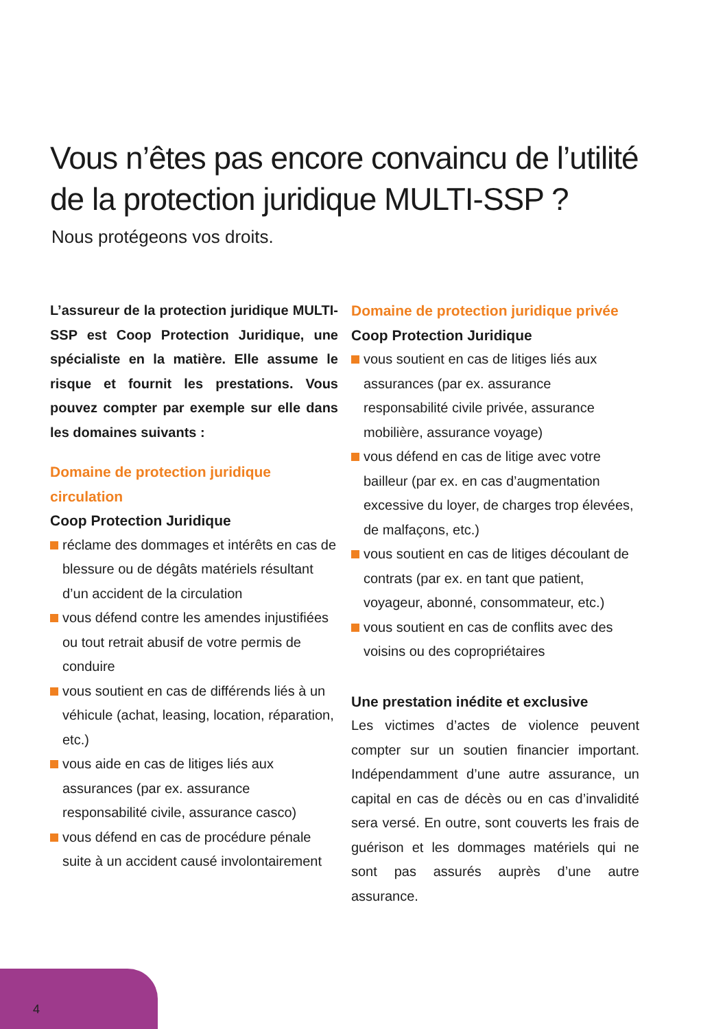Vous n’êtes pas encore convaincu de l’utilité
de la protection juridique MULTI-SSP ?
Nous protégeons vos droits.
L’assureur de la protection juridique MULTI-SSP est Coop Protection Juridique, une spécialiste en la matière. Elle assume le risque et fournit les prestations. Vous pouvez compter par exemple sur elle dans les domaines suivants :
Domaine de protection juridique circulation
Coop Protection Juridique
réclame des dommages et intérêts en cas de blessure ou de dégâts matériels résultant d’un accident de la circulation
vous défend contre les amendes injustifiées ou tout retrait abusif de votre permis de conduire
vous soutient en cas de différends liés à un véhicule (achat, leasing, location, réparation, etc.)
vous aide en cas de litiges liés aux assurances (par ex. assurance responsabilité civile, assurance casco)
vous défend en cas de procédure pénale suite à un accident causé involontairement
Domaine de protection juridique privée
Coop Protection Juridique
vous soutient en cas de litiges liés aux assurances (par ex. assurance responsabilité civile privée, assurance mobilière, assurance voyage)
vous défend en cas de litige avec votre bailleur (par ex. en cas d’augmentation excessive du loyer, de charges trop élevées, de malfaçons, etc.)
vous soutient en cas de litiges découlant de contrats (par ex. en tant que patient, voyageur, abonné, consommateur, etc.)
vous soutient en cas de conflits avec des voisins ou des copropriétaires
Une prestation inédite et exclusive
Les victimes d’actes de violence peuvent compter sur un soutien financier important. Indépendamment d’une autre assurance, un capital en cas de décès ou en cas d’invalidité sera versé. En outre, sont couverts les frais de guérison et les dommages matériels qui ne sont pas assurés auprès d’une autre assurance.
4